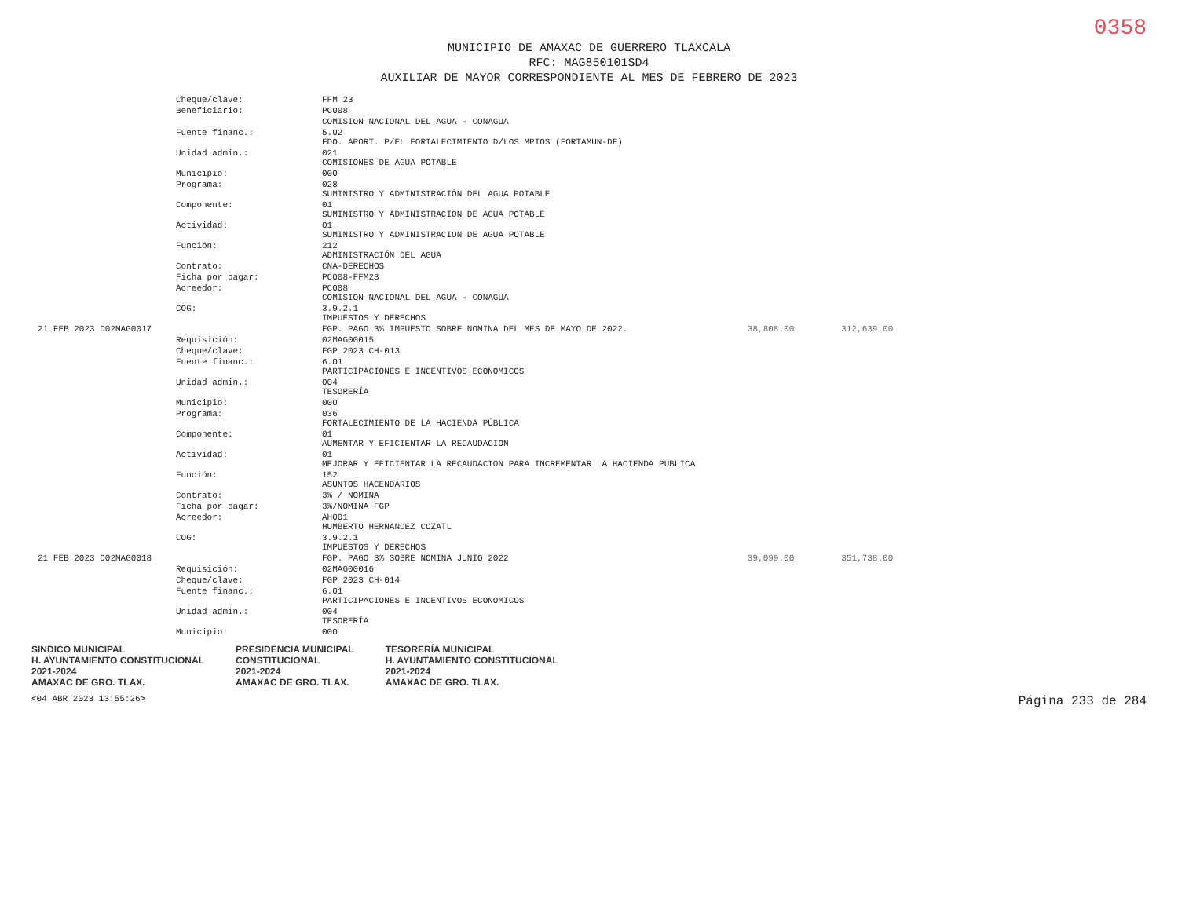0358
MUNICIPIO DE AMAXAC DE GUERRERO TLAXCALA
RFC: MAG850101SD4
AUXILIAR DE MAYOR CORRESPONDIENTE AL MES DE FEBRERO DE 2023
| | Cheque/clave: | FFM 23 | | |
| | Beneficiario: | PC008 | | |
| | | COMISION NACIONAL DEL AGUA - CONAGUA | | |
| | Fuente financ.: | 5.02 FDO. APORT. P/EL FORTALECIMIENTO D/LOS MPIOS (FORTAMUN-DF) | | |
| | Unidad admin.: | 021 COMISIONES DE AGUA POTABLE | | |
| | Municipio: | 000 | | |
| | Programa: | 028 SUMINISTRO Y ADMINISTRACIÓN DEL AGUA POTABLE | | |
| | Componente: | 01 SUMINISTRO Y ADMINISTRACION DE AGUA POTABLE | | |
| | Actividad: | 01 SUMINISTRO Y ADMINISTRACION DE AGUA POTABLE | | |
| | Función: | 212 ADMINISTRACIÓN DEL AGUA | | |
| | Contrato: | CNA-DERECHOS | | |
| | Ficha por pagar: | PC008-FFM23 | | |
| | Acreedor: | PC008 COMISION NACIONAL DEL AGUA - CONAGUA | | |
| | COG: | 3.9.2.1 IMPUESTOS Y DERECHOS | | |
| 21 FEB 2023 D02MAG0017 | | FGP. PAGO 3% IMPUESTO SOBRE NOMINA DEL MES DE MAYO DE 2022. | 38,808.00 | 312,639.00 |
| | Requisición: | 02MAG00015 | | |
| | Cheque/clave: | FGP 2023 CH-013 | | |
| | Fuente financ.: | 6.01 PARTICIPACIONES E INCENTIVOS ECONOMICOS | | |
| | Unidad admin.: | 004 TESORERÍA | | |
| | Municipio: | 000 | | |
| | Programa: | 036 FORTALECIMIENTO DE LA HACIENDA PÚBLICA | | |
| | Componente: | 01 AUMENTAR Y EFICIENTAR LA RECAUDACION | | |
| | Actividad: | 01 MEJORAR Y EFICIENTAR LA RECAUDACION PARA INCREMENTAR LA HACIENDA PUBLICA | | |
| | Función: | 152 ASUNTOS HACENDARIOS | | |
| | Contrato: | 3% / NOMINA | | |
| | Ficha por pagar: | 3%/NOMINA FGP | | |
| | Acreedor: | AH001 HUMBERTO HERNANDEZ COZATL | | |
| | COG: | 3.9.2.1 IMPUESTOS Y DERECHOS | | |
| 21 FEB 2023 D02MAG0018 | | FGP. PAGO 3% SOBRE NOMINA JUNIO 2022 | 39,099.00 | 351,738.00 |
| | Requisición: | 02MAG00016 | | |
| | Cheque/clave: | FGP 2023 CH-014 | | |
| | Fuente financ.: | 6.01 PARTICIPACIONES E INCENTIVOS ECONOMICOS | | |
| | Unidad admin.: | 004 TESORERÍA | | |
| | Municipio: | 000 | | |
SINDICO MUNICIPAL
H. AYUNTAMIENTO CONSTITUCIONAL
2021-2024
AMAXAC DE GRO. TLAX.
PRESIDENCIA MUNICIPAL
CONSTITUCIONAL
2021-2024
AMAXAC DE GRO. TLAX.
TESORERÍA MUNICIPAL
H. AYUNTAMIENTO CONSTITUCIONAL
2021-2024
AMAXAC DE GRO. TLAX.
<04 ABR 2023 13:55:26> Página 233 de 284